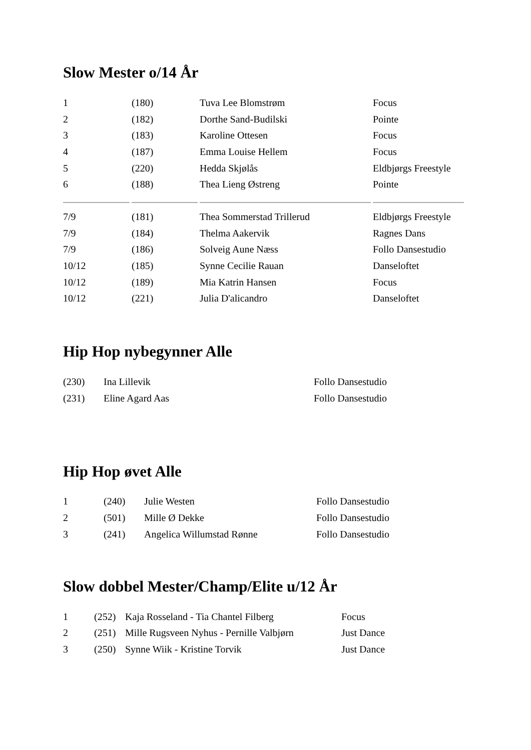Slow Mester o/14 År
| 1 | (180) | Tuva Lee Blomstrøm | Focus |
| 2 | (182) | Dorthe Sand-Budilski | Pointe |
| 3 | (183) | Karoline Ottesen | Focus |
| 4 | (187) | Emma Louise Hellem | Focus |
| 5 | (220) | Hedda Skjølås | Eldbjørgs Freestyle |
| 6 | (188) | Thea Lieng Østreng | Pointe |
| 7/9 | (181) | Thea Sommerstad Trillerud | Eldbjørgs Freestyle |
| 7/9 | (184) | Thelma Aakervik | Ragnes Dans |
| 7/9 | (186) | Solveig Aune Næss | Follo Dansestudio |
| 10/12 | (185) | Synne Cecilie Rauan | Danseloftet |
| 10/12 | (189) | Mia Katrin Hansen | Focus |
| 10/12 | (221) | Julia D'alicandro | Danseloftet |
Hip Hop nybegynner Alle
| (230) | Ina Lillevik | Follo Dansestudio |
| (231) | Eline Agard Aas | Follo Dansestudio |
Hip Hop øvet Alle
| 1 | (240) | Julie Westen | Follo Dansestudio |
| 2 | (501) | Mille Ø Dekke | Follo Dansestudio |
| 3 | (241) | Angelica Willumstad Rønne | Follo Dansestudio |
Slow dobbel Mester/Champ/Elite u/12 År
| 1 | (252) | Kaja Rosseland - Tia Chantel Filberg | Focus |
| 2 | (251) | Mille Rugsveen Nyhus - Pernille Valbjørn | Just Dance |
| 3 | (250) | Synne Wiik - Kristine Torvik | Just Dance |